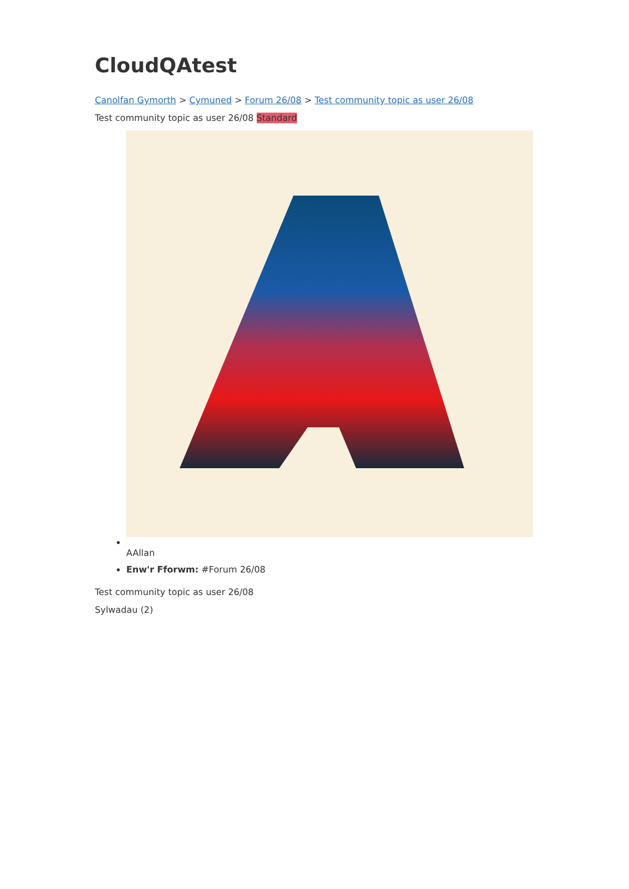CloudQAtest
Canolfan Gymorth > Cymuned > Forum 26/08 > Test community topic as user 26/08
Test community topic as user 26/08 Standard
AAllan
Enw'r Fforwm: #Forum 26/08
Test community topic as user 26/08
Sylwadau (2)